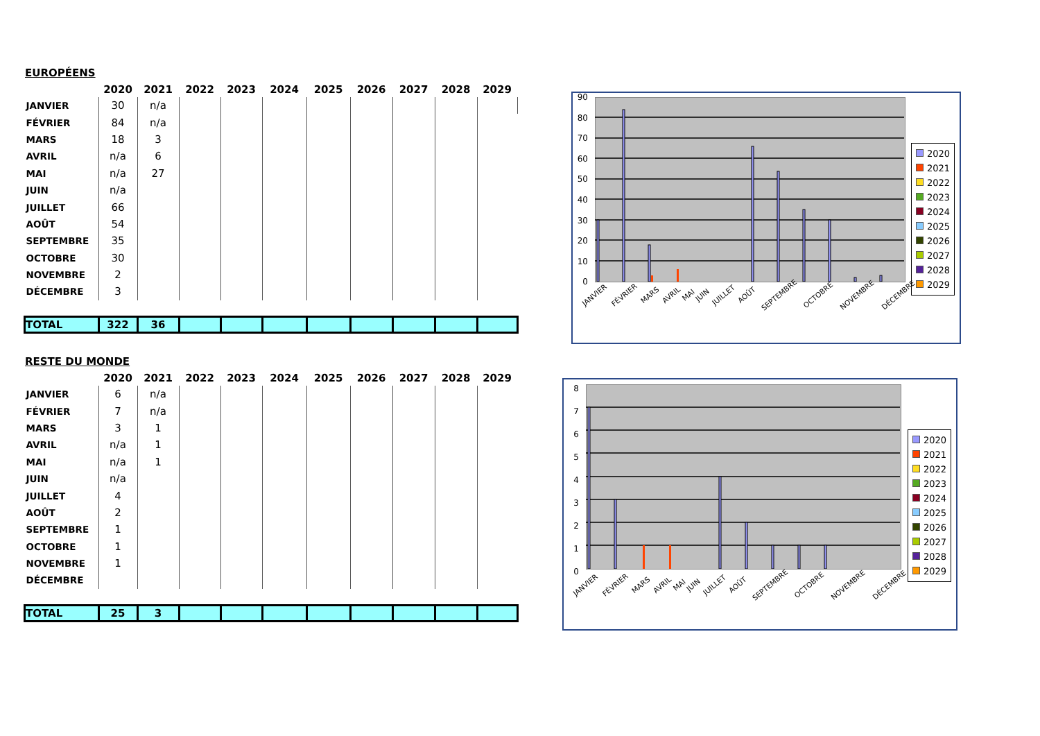EUROPÉENS
| | 2020 | 2021 | 2022 | 2023 | 2024 | 2025 | 2026 | 2027 | 2028 | 2029 |
| --- | --- | --- | --- | --- | --- | --- | --- | --- | --- | --- |
| JANVIER | 30 | n/a | | | | | | | | |
| FÉVRIER | 84 | n/a | | | | | | | | |
| MARS | 18 | 3 | | | | | | | | |
| AVRIL | n/a | 6 | | | | | | | | |
| MAI | n/a | 27 | | | | | | | | |
| JUIN | n/a | | | | | | | | | |
| JUILLET | 66 | | | | | | | | | |
| AOÛT | 54 | | | | | | | | | |
| SEPTEMBRE | 35 | | | | | | | | | |
| OCTOBRE | 30 | | | | | | | | | |
| NOVEMBRE | 2 | | | | | | | | | |
| DÉCEMBRE | 3 | | | | | | | | | |
| TOTAL | 322 | 36 | | | | | | | | |
RESTE DU MONDE
| | 2020 | 2021 | 2022 | 2023 | 2024 | 2025 | 2026 | 2027 | 2028 | 2029 |
| --- | --- | --- | --- | --- | --- | --- | --- | --- | --- | --- |
| JANVIER | 6 | n/a | | | | | | | | |
| FÉVRIER | 7 | n/a | | | | | | | | |
| MARS | 3 | 1 | | | | | | | | |
| AVRIL | n/a | 1 | | | | | | | | |
| MAI | n/a | 1 | | | | | | | | |
| JUIN | n/a | | | | | | | | | |
| JUILLET | 4 | | | | | | | | | |
| AOÛT | 2 | | | | | | | | | |
| SEPTEMBRE | 1 | | | | | | | | | |
| OCTOBRE | 1 | | | | | | | | | |
| NOVEMBRE | 1 | | | | | | | | | |
| DÉCEMBRE | | | | | | | | | | |
| TOTAL | 25 | 3 | | | | | | | | |
90
80
70
60
50
40
30
20
10
0
JANVIER FÉVRIER MARS AVRIL MAI JUIN JUILLET AOÛT SEPTEMBRE OCTOBRE NOVEMBRE DÉCEMBRE
2020
2021
2022
2023
2024
2025
2026
2027
2028
2029
8
7
6
5
4
3
2
1
0
JANVIER FÉVRIER MARS AVRIL MAI JUIN JUILLET AOÛT SEPTEMBRE OCTOBRE NOVEMBRE DÉCEMBRE
2020
2021
2022
2023
2024
2025
2026
2027
2028
2029